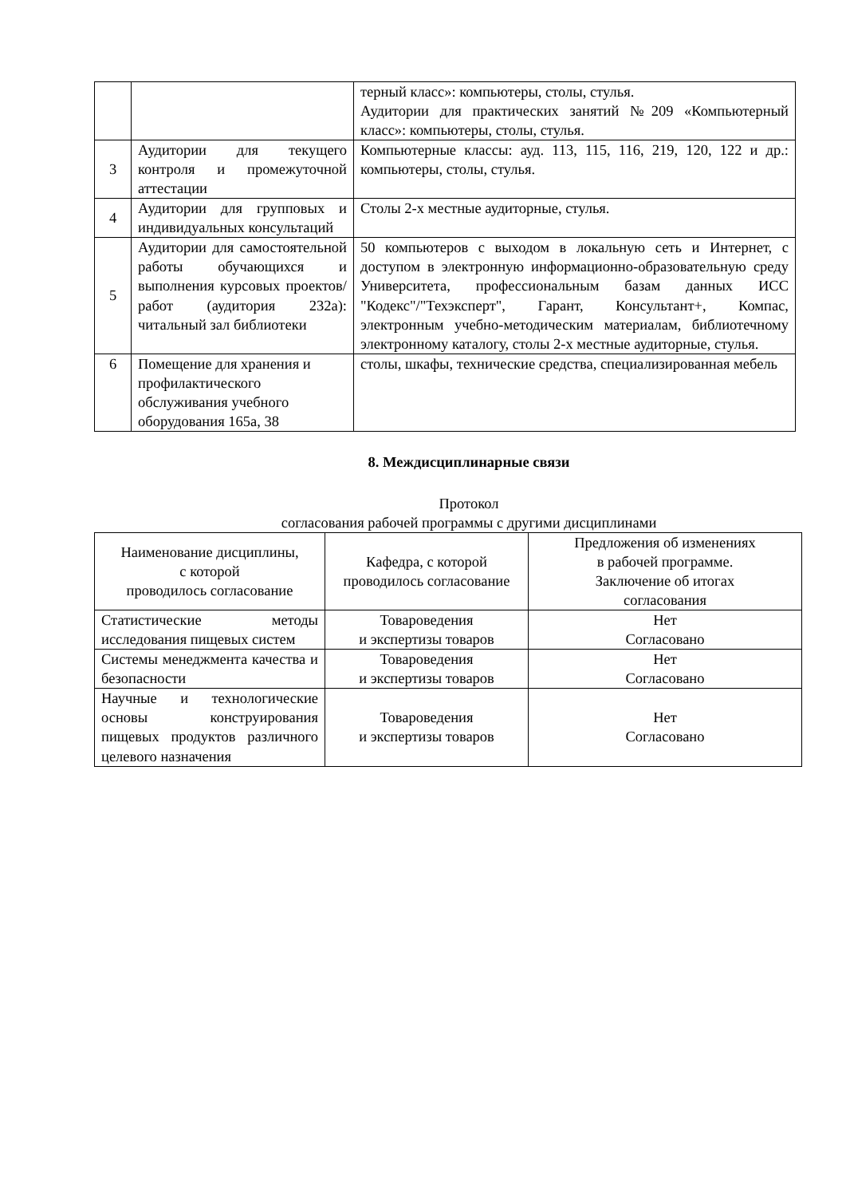| | | терный класс»: компьютеры, столы, стулья. Аудитории для практических занятий №209 «Компьютерный класс»: компьютеры, столы, стулья. |
| 3 | Аудитории для текущего контроля и промежуточной аттестации | Компьютерные классы: ауд. 113, 115, 116, 219, 120, 122 и др.: компьютеры, столы, стулья. |
| 4 | Аудитории для групповых и индивидуальных консультаций | Столы 2-х местные аудиторные, стулья. |
| 5 | Аудитории для самостоятельной работы обучающихся и выполнения курсовых проектов/работ (аудитория 232а): читальный зал библиотеки | 50 компьютеров с выходом в локальную сеть и Интернет, с доступом в электронную информационно-образовательную среду Университета, профессиональным базам данных ИСС "Кодекс"/"Техэксперт", Гарант, Консультант+, Компас, электронным учебно-методическим материалам, библиотечному электронному каталогу, столы 2-х местные аудиторные, стулья. |
| 6 | Помещение для хранения и профилактического обслуживания учебного оборудования 165а, 38 | столы, шкафы, технические средства, специализированная мебель |
8. Междисциплинарные связи
Протокол
согласования рабочей программы с другими дисциплинами
| Наименование дисциплины, с которой проводилось согласование | Кафедра, с которой проводилось согласование | Предложения об изменениях в рабочей программе. Заключение об итогах согласования |
| --- | --- | --- |
| Статистические методы исследования пищевых систем | Товароведения и экспертизы товаров | Нет Согласовано |
| Системы менеджмента качества и безопасности | Товароведения и экспертизы товаров | Нет Согласовано |
| Научные и технологические основы конструирования пищевых продуктов различного целевого назначения | Товароведения и экспертизы товаров | Нет Согласовано |